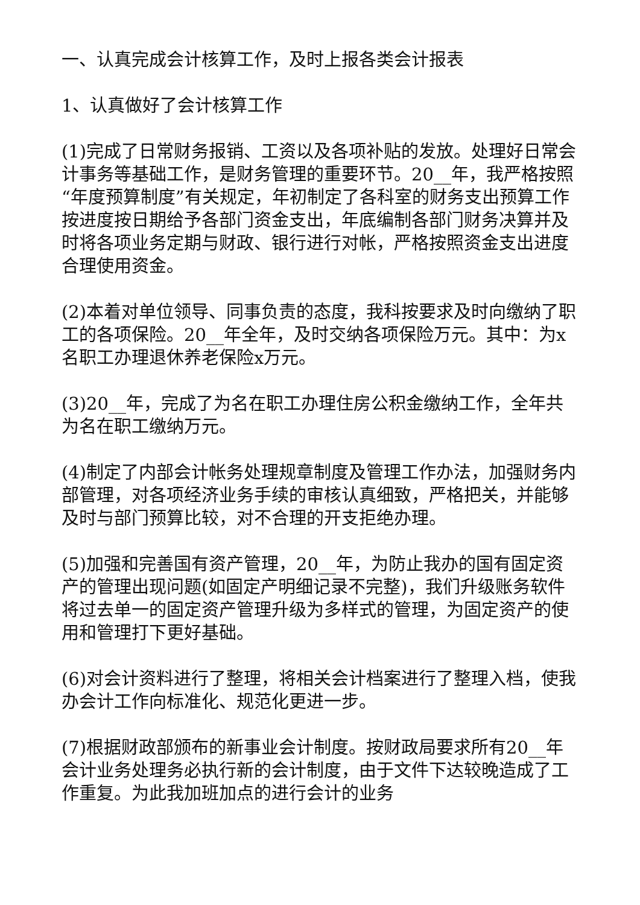一、认真完成会计核算工作，及时上报各类会计报表
1、认真做好了会计核算工作
(1)完成了日常财务报销、工资以及各项补贴的发放。处理好日常会计事务等基础工作，是财务管理的重要环节。20__年，我严格按照“年度预算制度”有关规定，年初制定了各科室的财务支出预算工作按进度按日期给予各部门资金支出，年底编制各部门财务决算并及时将各项业务定期与财政、银行进行对帐，严格按照资金支出进度合理使用资金。
(2)本着对单位领导、同事负责的态度，我科按要求及时向缴纳了职工的各项保险。20__年全年，及时交纳各项保险万元。其中：为x名职工办理退休养老保险x万元。
(3)20__年，完成了为名在职工办理住房公积金缴纳工作，全年共为名在职工缴纳万元。
(4)制定了内部会计帐务处理规章制度及管理工作办法，加强财务内部管理，对各项经济业务手续的审核认真细致，严格把关，并能够及时与部门预算比较，对不合理的开支拒绝办理。
(5)加强和完善国有资产管理，20__年，为防止我办的国有固定资产的管理出现问题(如固定产明细记录不完整)，我们升级账务软件将过去单一的固定资产管理升级为多样式的管理，为固定资产的使用和管理打下更好基础。
(6)对会计资料进行了整理，将相关会计档案进行了整理入档，使我办会计工作向标准化、规范化更进一步。
(7)根据财政部颁布的新事业会计制度。按财政局要求所有20__年会计业务处理务必执行新的会计制度，由于文件下达较晚造成了工作重复。为此我加班加点的进行会计的业务